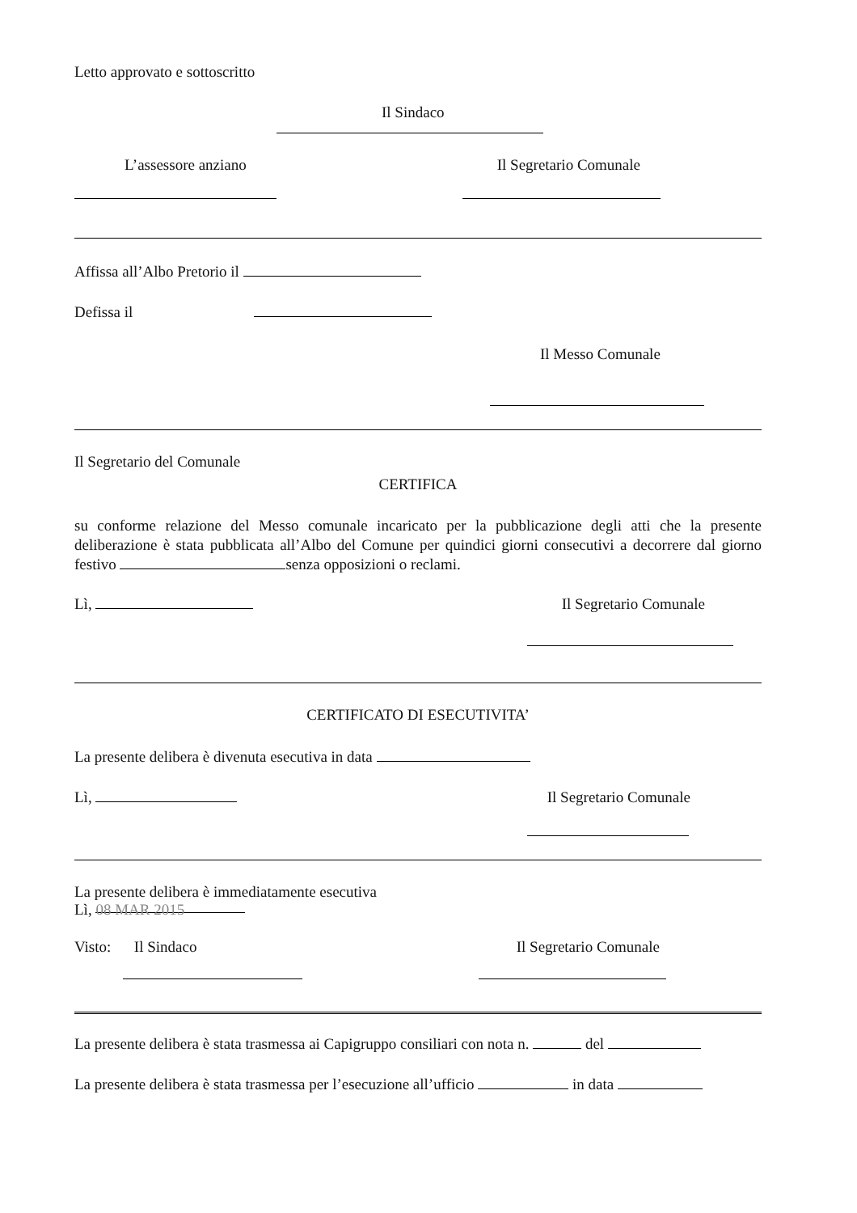Letto approvato e sottoscritto
Il Sindaco
L’assessore anziano Il Segretario Comunale
Affissa all’Albo Pretorio il
Defissa il
Il Messo Comunale
Il Segretario del Comunale
CERTIFICA
su conforme relazione del Messo comunale incaricato per la pubblicazione degli atti che la presente deliberazione è stata pubblicata all’Albo del Comune per quindici giorni consecutivi a decorrere dal giorno festivo senza opposizioni o reclami.
Lì, Il Segretario Comunale
CERTIFICATO DI ESECUTIVITA’
La presente delibera è divenuta esecutiva in data
Lì, Il Segretario Comunale
La presente delibera è immediatamente esecutiva
Lì, 08 MAR 2015
Visto: Il Sindaco Il Segretario Comunale
La presente delibera è stata trasmessa ai Capigruppo consiliari con nota n. del
La presente delibera è stata trasmessa per l’esecuzione all’ufficio in data